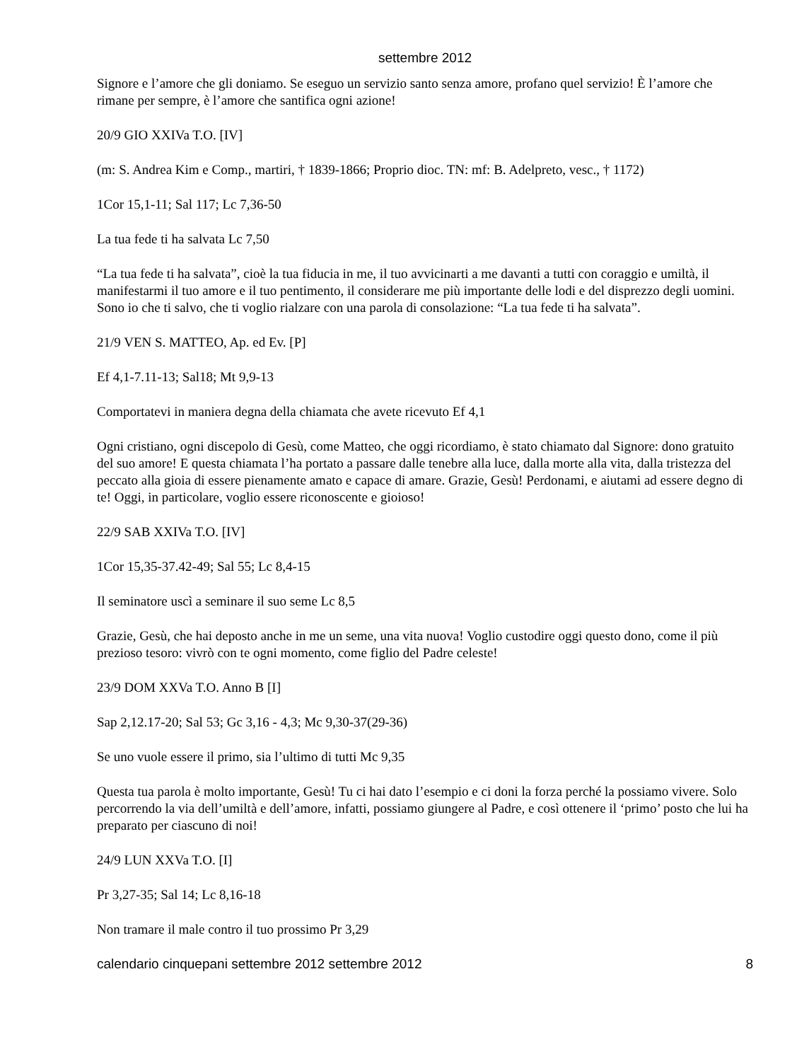settembre 2012
Signore e l’amore che gli doniamo. Se eseguo un servizio santo senza amore, profano quel servizio! È l’amore che rimane per sempre, è l’amore che santifica ogni azione!
20/9 GIO XXIVa T.O. [IV]
(m: S. Andrea Kim e Comp., martiri, † 1839-1866; Proprio dioc. TN: mf: B. Adelpreto, vesc., † 1172)
1Cor 15,1-11; Sal 117; Lc 7,36-50
La tua fede ti ha salvata Lc 7,50
“La tua fede ti ha salvata”, cioè la tua fiducia in me, il tuo avvicinarti a me davanti a tutti con coraggio e umiltà, il manifestarmi il tuo amore e il tuo pentimento, il considerare me più importante delle lodi e del disprezzo degli uomini. Sono io che ti salvo, che ti voglio rialzare con una parola di consolazione: “La tua fede ti ha salvata”.
21/9 VEN S. MATTEO, Ap. ed Ev. [P]
Ef 4,1-7.11-13; Sal18; Mt 9,9-13
Comportatevi in maniera degna della chiamata che avete ricevuto Ef 4,1
Ogni cristiano, ogni discepolo di Gesù, come Matteo, che oggi ricordiamo, è stato chiamato dal Signore: dono gratuito del suo amore! E questa chiamata l’ha portato a passare dalle tenebre alla luce, dalla morte alla vita, dalla tristezza del peccato alla gioia di essere pienamente amato e capace di amare. Grazie, Gesù! Perdonami, e aiutami ad essere degno di te! Oggi, in particolare, voglio essere riconoscente e gioioso!
22/9 SAB XXIVa T.O. [IV]
1Cor 15,35-37.42-49; Sal 55; Lc 8,4-15
Il seminatore uscì a seminare il suo seme Lc 8,5
Grazie, Gesù, che hai deposto anche in me un seme, una vita nuova! Voglio custodire oggi questo dono, come il più prezioso tesoro: vivrò con te ogni momento, come figlio del Padre celeste!
23/9 DOM XXVa T.O. Anno B [I]
Sap 2,12.17-20; Sal 53; Gc 3,16 - 4,3; Mc 9,30-37(29-36)
Se uno vuole essere il primo, sia l’ultimo di tutti Mc 9,35
Questa tua parola è molto importante, Gesù! Tu ci hai dato l’esempio e ci doni la forza perché la possiamo vivere. Solo percorrendo la via dell’umiltà e dell’amore, infatti, possiamo giungere al Padre, e così ottenere il ‘primo’ posto che lui ha preparato per ciascuno di noi!
24/9 LUN XXVa T.O. [I]
Pr 3,27-35; Sal 14; Lc 8,16-18
Non tramare il male contro il tuo prossimo Pr 3,29
calendario cinquepani settembre 2012 settembre 2012 8